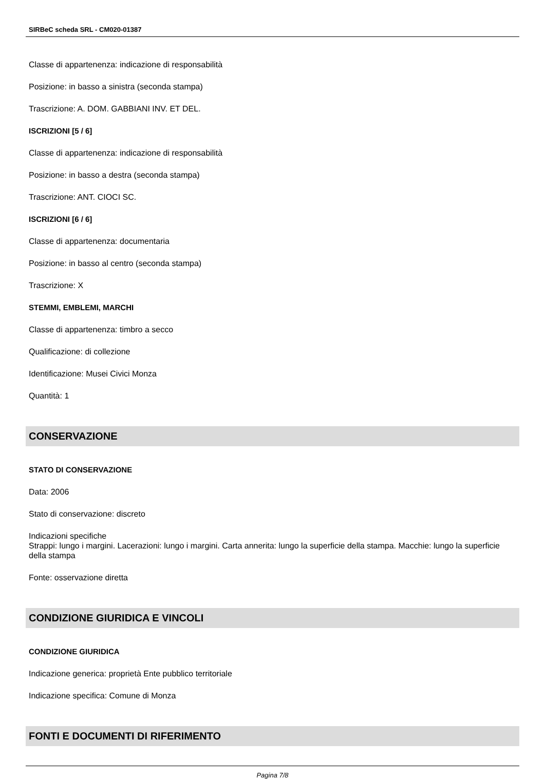SIRBeC scheda SRL - CM020-01387
Classe di appartenenza: indicazione di responsabilità
Posizione: in basso a sinistra (seconda stampa)
Trascrizione: A. DOM. GABBIANI INV. ET DEL.
ISCRIZIONI [5 / 6]
Classe di appartenenza: indicazione di responsabilità
Posizione: in basso a destra (seconda stampa)
Trascrizione: ANT. CIOCI SC.
ISCRIZIONI [6 / 6]
Classe di appartenenza: documentaria
Posizione: in basso al centro (seconda stampa)
Trascrizione: X
STEMMI, EMBLEMI, MARCHI
Classe di appartenenza: timbro a secco
Qualificazione: di collezione
Identificazione: Musei Civici Monza
Quantità: 1
CONSERVAZIONE
STATO DI CONSERVAZIONE
Data: 2006
Stato di conservazione: discreto
Indicazioni specifiche
Strappi: lungo i margini. Lacerazioni: lungo i margini. Carta annerita: lungo la superficie della stampa. Macchie: lungo la superficie della stampa
Fonte: osservazione diretta
CONDIZIONE GIURIDICA E VINCOLI
CONDIZIONE GIURIDICA
Indicazione generica: proprietà Ente pubblico territoriale
Indicazione specifica: Comune di Monza
FONTI E DOCUMENTI DI RIFERIMENTO
Pagina 7/8